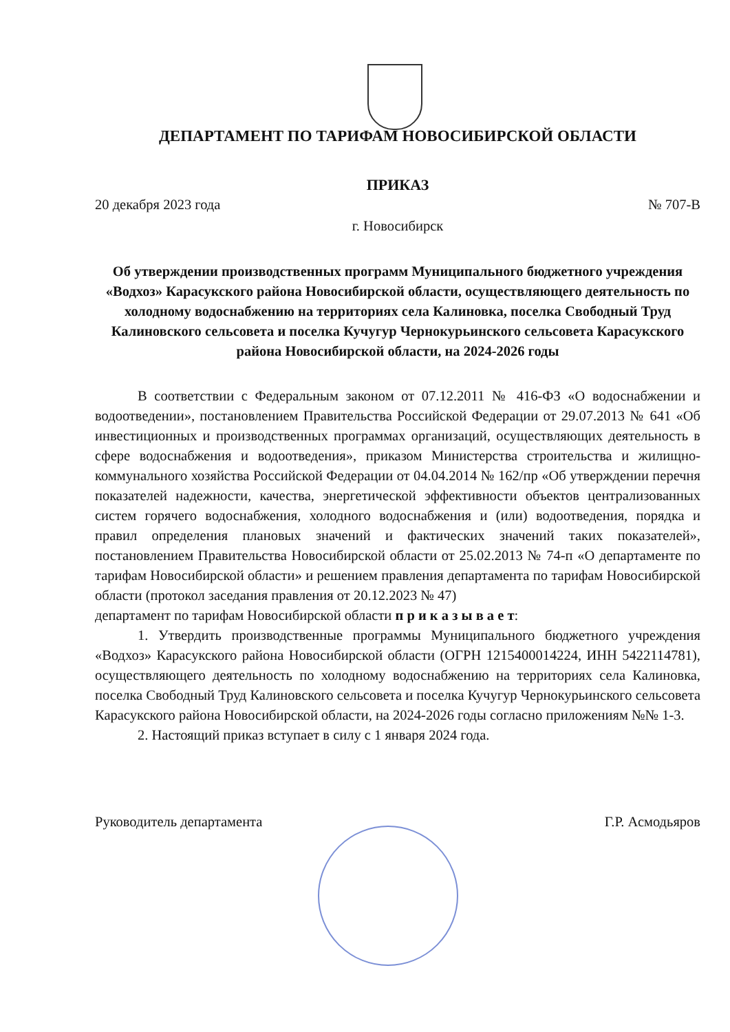ДЕПАРТАМЕНТ ПО ТАРИФАМ НОВОСИБИРСКОЙ ОБЛАСТИ
ПРИКАЗ
20 декабря 2023 года № 707-В
г. Новосибирск
Об утверждении производственных программ Муниципального бюджетного учреждения «Водхоз» Карасукского района Новосибирской области, осуществляющего деятельность по холодному водоснабжению на территориях села Калиновка, поселка Свободный Труд Калиновского сельсовета и поселка Кучугур Чернокурьинского сельсовета Карасукского района Новосибирской области, на 2024-2026 годы
В соответствии с Федеральным законом от 07.12.2011 № 416-ФЗ «О водоснабжении и водоотведении», постановлением Правительства Российской Федерации от 29.07.2013 № 641 «Об инвестиционных и производственных программах организаций, осуществляющих деятельность в сфере водоснабжения и водоотведения», приказом Министерства строительства и жилищно-коммунального хозяйства Российской Федерации от 04.04.2014 № 162/пр «Об утверждении перечня показателей надежности, качества, энергетической эффективности объектов централизованных систем горячего водоснабжения, холодного водоснабжения и (или) водоотведения, порядка и правил определения плановых значений и фактических значений таких показателей», постановлением Правительства Новосибирской области от 25.02.2013 № 74-п «О департаменте по тарифам Новосибирской области» и решением правления департамента по тарифам Новосибирской области (протокол заседания правления от 20.12.2023 № 47)
департамент по тарифам Новосибирской области п р и к а з ы в а е т:
1. Утвердить производственные программы Муниципального бюджетного учреждения «Водхоз» Карасукского района Новосибирской области (ОГРН 1215400014224, ИНН 5422114781), осуществляющего деятельность по холодному водоснабжению на территориях села Калиновка, поселка Свободный Труд Калиновского сельсовета и поселка Кучугур Чернокурьинского сельсовета Карасукского района Новосибирской области, на 2024-2026 годы согласно приложениям №№ 1-3.
2. Настоящий приказ вступает в силу с 1 января 2024 года.
Руководитель департамента Г.Р. Асмодьяров